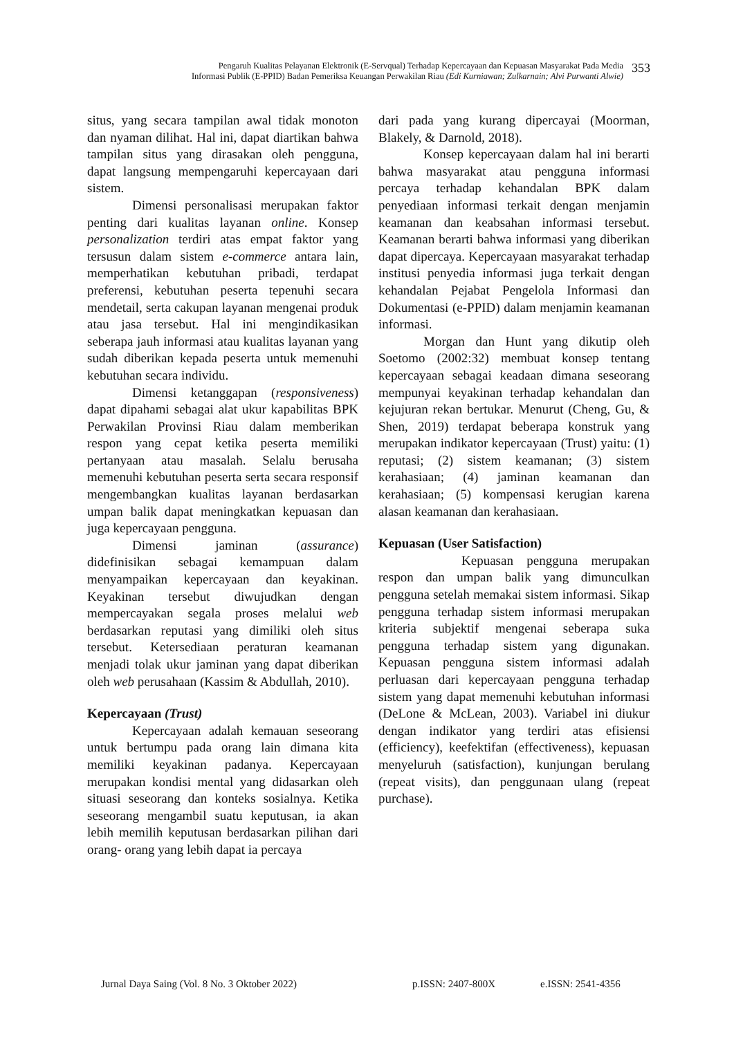Pengaruh Kualitas Pelayanan Elektronik (E-Servqual) Terhadap Kepercayaan dan Kepuasan Masyarakat Pada Media
Informasi Publik (E-PPID) Badan Pemeriksa Keuangan Perwakilan Riau (Edi Kurniawan; Zulkarnain; Alvi Purwanti Alwie)
353
situs, yang secara tampilan awal tidak monoton dan nyaman dilihat. Hal ini, dapat diartikan bahwa tampilan situs yang dirasakan oleh pengguna, dapat langsung mempengaruhi kepercayaan dari sistem.
Dimensi personalisasi merupakan faktor penting dari kualitas layanan online. Konsep personalization terdiri atas empat faktor yang tersusun dalam sistem e-commerce antara lain, memperhatikan kebutuhan pribadi, terdapat preferensi, kebutuhan peserta tepenuhi secara mendetail, serta cakupan layanan mengenai produk atau jasa tersebut. Hal ini mengindikasikan seberapa jauh informasi atau kualitas layanan yang sudah diberikan kepada peserta untuk memenuhi kebutuhan secara individu.
Dimensi ketanggapan (responsiveness) dapat dipahami sebagai alat ukur kapabilitas BPK Perwakilan Provinsi Riau dalam memberikan respon yang cepat ketika peserta memiliki pertanyaan atau masalah. Selalu berusaha memenuhi kebutuhan peserta serta secara responsif mengembangkan kualitas layanan berdasarkan umpan balik dapat meningkatkan kepuasan dan juga kepercayaan pengguna.
Dimensi jaminan (assurance) didefinisikan sebagai kemampuan dalam menyampaikan kepercayaan dan keyakinan. Keyakinan tersebut diwujudkan dengan mempercayakan segala proses melalui web berdasarkan reputasi yang dimiliki oleh situs tersebut. Ketersediaan peraturan keamanan menjadi tolak ukur jaminan yang dapat diberikan oleh web perusahaan (Kassim & Abdullah, 2010).
Kepercayaan (Trust)
Kepercayaan adalah kemauan seseorang untuk bertumpu pada orang lain dimana kita memiliki keyakinan padanya. Kepercayaan merupakan kondisi mental yang didasarkan oleh situasi seseorang dan konteks sosialnya. Ketika seseorang mengambil suatu keputusan, ia akan lebih memilih keputusan berdasarkan pilihan dari orang- orang yang lebih dapat ia percaya
dari pada yang kurang dipercayai (Moorman, Blakely, & Darnold, 2018).
Konsep kepercayaan dalam hal ini berarti bahwa masyarakat atau pengguna informasi percaya terhadap kehandalan BPK dalam penyediaan informasi terkait dengan menjamin keamanan dan keabsahan informasi tersebut. Keamanan berarti bahwa informasi yang diberikan dapat dipercaya. Kepercayaan masyarakat terhadap institusi penyedia informasi juga terkait dengan kehandalan Pejabat Pengelola Informasi dan Dokumentasi (e-PPID) dalam menjamin keamanan informasi.
Morgan dan Hunt yang dikutip oleh Soetomo (2002:32) membuat konsep tentang kepercayaan sebagai keadaan dimana seseorang mempunyai keyakinan terhadap kehandalan dan kejujuran rekan bertukar. Menurut (Cheng, Gu, & Shen, 2019) terdapat beberapa konstruk yang merupakan indikator kepercayaan (Trust) yaitu: (1) reputasi; (2) sistem keamanan; (3) sistem kerahasiaan; (4) jaminan keamanan dan kerahasiaan; (5) kompensasi kerugian karena alasan keamanan dan kerahasiaan.
Kepuasan (User Satisfaction)
Kepuasan pengguna merupakan respon dan umpan balik yang dimunculkan pengguna setelah memakai sistem informasi. Sikap pengguna terhadap sistem informasi merupakan kriteria subjektif mengenai seberapa suka pengguna terhadap sistem yang digunakan. Kepuasan pengguna sistem informasi adalah perluasan dari kepercayaan pengguna terhadap sistem yang dapat memenuhi kebutuhan informasi (DeLone & McLean, 2003). Variabel ini diukur dengan indikator yang terdiri atas efisiensi (efficiency), keefektifan (effectiveness), kepuasan menyeluruh (satisfaction), kunjungan berulang (repeat visits), dan penggunaan ulang (repeat purchase).
Jurnal Daya Saing (Vol. 8 No. 3 Oktober 2022) p.ISSN: 2407-800X e.ISSN: 2541-4356